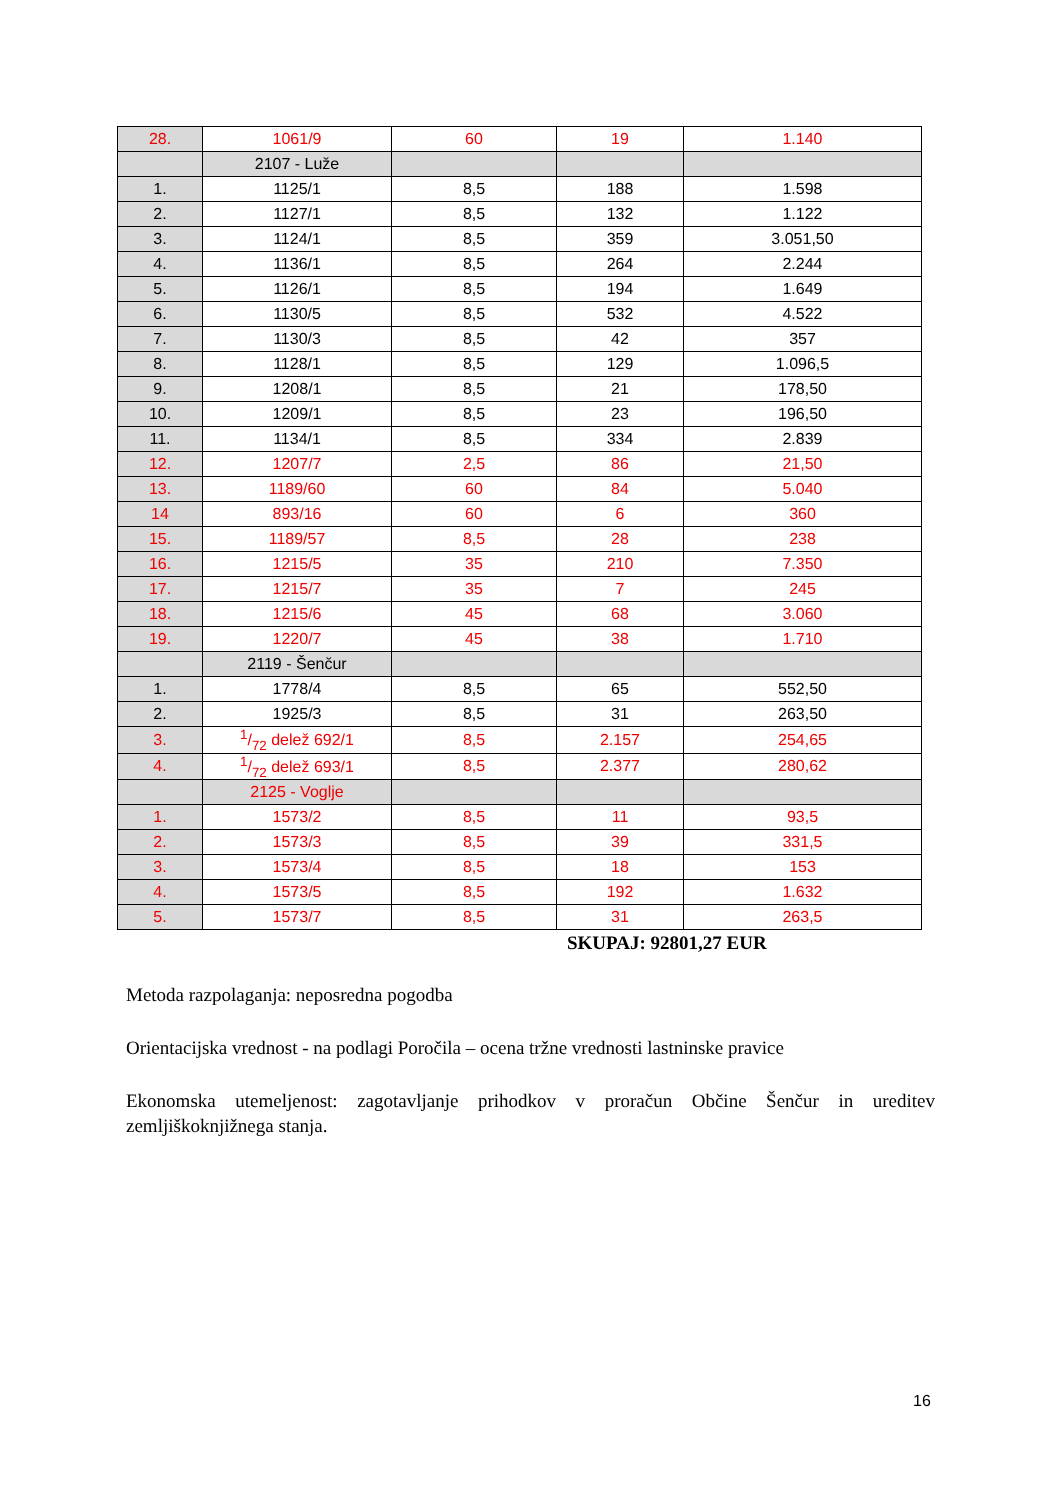| 28. | 1061/9 | 60 | 19 | 1.140 |
| | 2107 - Luže | | | |
| 1. | 1125/1 | 8,5 | 188 | 1.598 |
| 2. | 1127/1 | 8,5 | 132 | 1.122 |
| 3. | 1124/1 | 8,5 | 359 | 3.051,50 |
| 4. | 1136/1 | 8,5 | 264 | 2.244 |
| 5. | 1126/1 | 8,5 | 194 | 1.649 |
| 6. | 1130/5 | 8,5 | 532 | 4.522 |
| 7. | 1130/3 | 8,5 | 42 | 357 |
| 8. | 1128/1 | 8,5 | 129 | 1.096,5 |
| 9. | 1208/1 | 8,5 | 21 | 178,50 |
| 10. | 1209/1 | 8,5 | 23 | 196,50 |
| 11. | 1134/1 | 8,5 | 334 | 2.839 |
| 12. | 1207/7 | 2,5 | 86 | 21,50 |
| 13. | 1189/60 | 60 | 84 | 5.040 |
| 14 | 893/16 | 60 | 6 | 360 |
| 15. | 1189/57 | 8,5 | 28 | 238 |
| 16. | 1215/5 | 35 | 210 | 7.350 |
| 17. | 1215/7 | 35 | 7 | 245 |
| 18. | 1215/6 | 45 | 68 | 3.060 |
| 19. | 1220/7 | 45 | 38 | 1.710 |
| | 2119 - Šenčur | | | |
| 1. | 1778/4 | 8,5 | 65 | 552,50 |
| 2. | 1925/3 | 8,5 | 31 | 263,50 |
| 3. | 1/72 delež 692/1 | 8,5 | 2.157 | 254,65 |
| 4. | 1/72 delež 693/1 | 8,5 | 2.377 | 280,62 |
| | 2125 - Voglje | | | |
| 1. | 1573/2 | 8,5 | 11 | 93,5 |
| 2. | 1573/3 | 8,5 | 39 | 331,5 |
| 3. | 1573/4 | 8,5 | 18 | 153 |
| 4. | 1573/5 | 8,5 | 192 | 1.632 |
| 5. | 1573/7 | 8,5 | 31 | 263,5 |
SKUPAJ: 92801,27 EUR
Metoda razpolaganja: neposredna pogodba
Orientacijska vrednost - na podlagi Poročila – ocena tržne vrednosti lastninske pravice
Ekonomska utemeljenost: zagotavljanje prihodkov v proračun Občine Šenčur in ureditev zemljiškoknjižnega stanja.
16